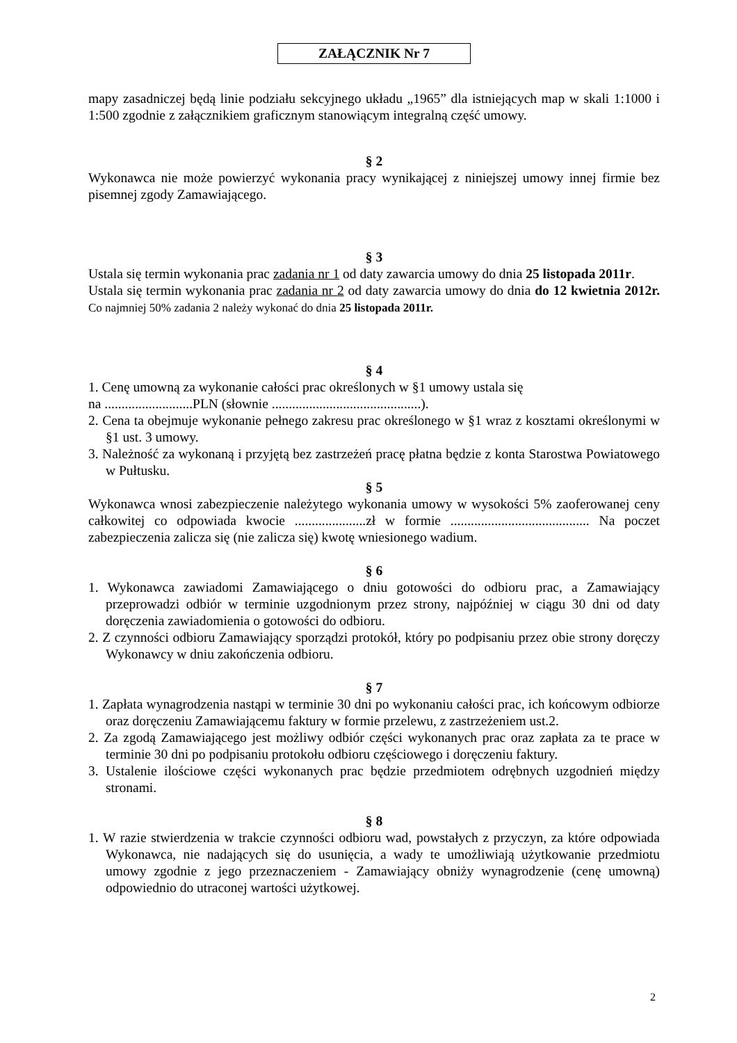ZAŁĄCZNIK Nr 7
mapy zasadniczej będą linie podziału sekcyjnego układu „1965” dla istniejących map w skali 1:1000 i 1:500 zgodnie z załącznikiem graficznym stanowiącym integralną część umowy.
§ 2
Wykonawca nie może powierzyć wykonania pracy wynikającej z niniejszej umowy innej firmie bez pisemnej zgody Zamawiającego.
§ 3
Ustala się termin wykonania prac zadania nr 1 od daty zawarcia umowy do dnia 25 listopada 2011r.
Ustala się termin wykonania prac zadania nr 2 od daty zawarcia umowy do dnia do 12 kwietnia 2012r. Co najmniej 50% zadania 2 należy wykonać do dnia 25 listopada 2011r.
§ 4
1. Cenę umowną za wykonanie całości prac określonych w §1 umowy ustala się
na ..........................PLN (słownie ............................................).
2. Cena ta obejmuje wykonanie pełnego zakresu prac określonego w §1 wraz z kosztami określonymi w §1 ust. 3 umowy.
3. Należność za wykonaną i przyjętą bez zastrzeżeń pracę płatna będzie z konta Starostwa Powiatowego w Pułtusku.
§ 5
Wykonawca wnosi zabezpieczenie należytego wykonania umowy w wysokości 5% zaoferowanej ceny całkowitej co odpowiada kwocie .....................zł w formie ......................................... Na poczet zabezpieczenia zalicza się (nie zalicza się) kwotę wniesionego wadium.
§ 6
1. Wykonawca zawiadomi Zamawiającego o dniu gotowości do odbioru prac, a Zamawiający przeprowadzi odbiór w terminie uzgodnionym przez strony, najpóźniej w ciągu 30 dni od daty doręczenia zawiadomienia o gotowości do odbioru.
2. Z czynności odbioru Zamawiający sporządzi protokół, który po podpisaniu przez obie strony doręczy Wykonawcy w dniu zakończenia odbioru.
§ 7
1. Zapłata wynagrodzenia nastąpi w terminie 30 dni po wykonaniu całości prac, ich końcowym odbiorze oraz doręczeniu Zamawiającemu faktury w formie przelewu, z zastrzeżeniem ust.2.
2. Za zgodą Zamawiającego jest możliwy odbiór części wykonanych prac oraz zapłata za te prace w terminie 30 dni po podpisaniu protokołu odbioru częściowego i doręczeniu faktury.
3. Ustalenie ilościowe części wykonanych prac będzie przedmiotem odrębnych uzgodnień między stronami.
§ 8
1. W razie stwierdzenia w trakcie czynności odbioru wad, powstałych z przyczyn, za które odpowiada Wykonawca, nie nadających się do usunięcia, a wady te umożliwiają użytkowanie przedmiotu umowy zgodnie z jego przeznaczeniem - Zamawiający obniży wynagrodzenie (cenę umowną) odpowiednio do utraconej wartości użytkowej.
2